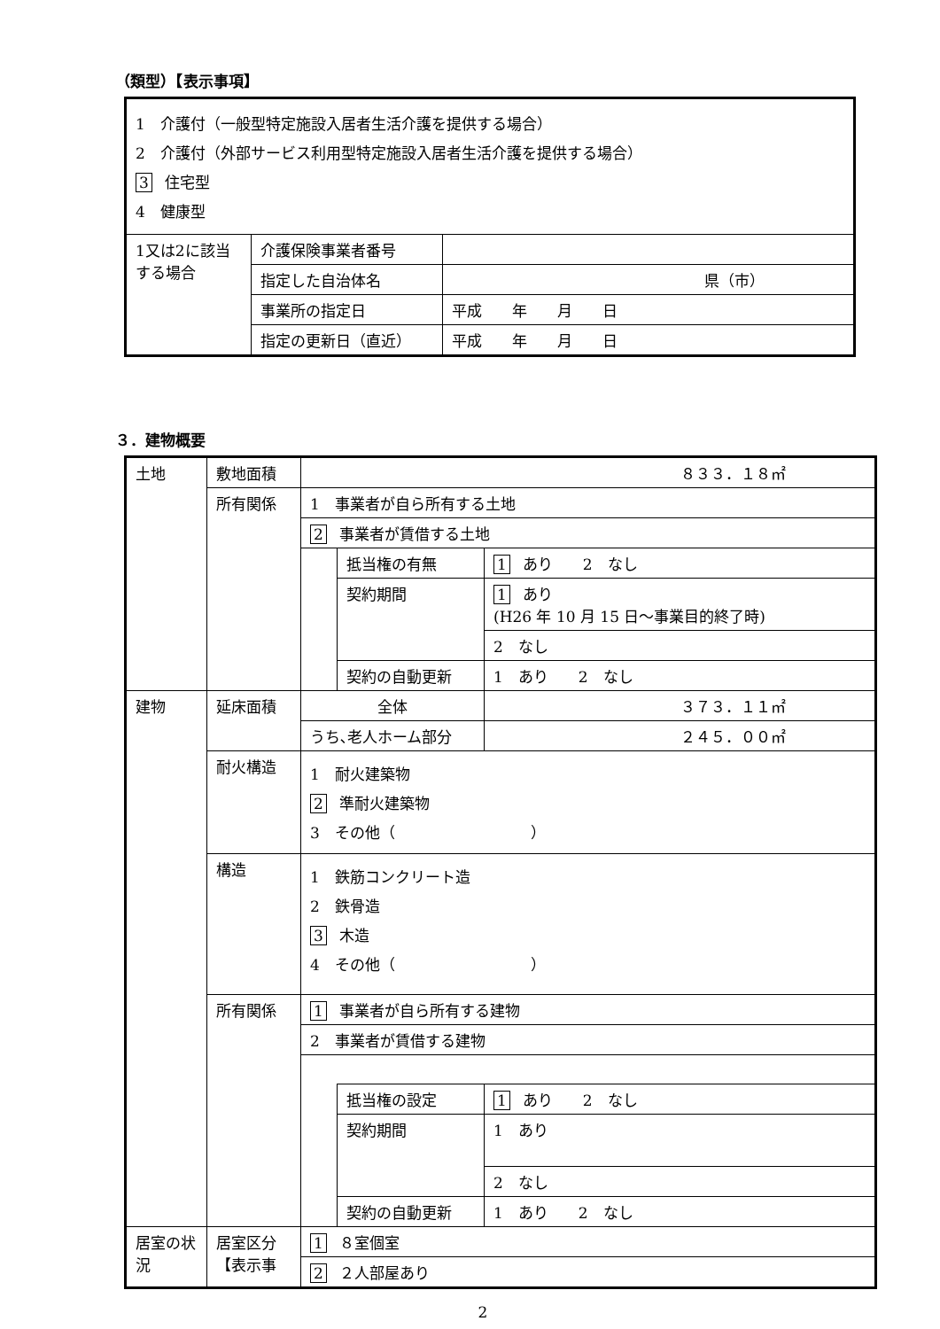（類型）【表示事項】
| 1 介護付（一般型特定施設入居者生活介護を提供する場合） 2 介護付（外部サービス利用型特定施設入居者生活介護を提供する場合） 3 住宅型 4 健康型 | | |
| 1又は2に該当する場合 | 介護保険事業者番号 | |
| | 指定した自治体名 | 県（市） |
| | 事業所の指定日 | 平成 年 月 日 |
| | 指定の更新日（直近） | 平成 年 月 日 |
３．建物概要
| 土地 | 敷地面積 | ８３３．１８㎡ | | |
| | 所有関係 | 1 事業者が自ら所有する土地 | | |
| | | 2 事業者が賃借する土地 | | |
| | | | 抵当権の有無 | 1 あり 2 なし |
| | | | 契約期間 | 1 あり (H26 年 10 月 15 日～事業目的終了時) |
| | | | | 2 なし |
| | | | 契約の自動更新 | 1 あり 2 なし |
| 建物 | 延床面積 | 全体 | | ３７３．１１㎡ |
| | | うち､老人ホーム部分 | | ２４５．００㎡ |
| | 耐火構造 | 1 耐火建築物 2 準耐火建築物 3 その他（ ） | | |
| | 構造 | 1 鉄筋コンクリート造 2 鉄骨造 3 木造 4 その他（ ） | | |
| | 所有関係 | 1 事業者が自ら所有する建物 | | |
| | | 2 事業者が賃借する建物 | | |
| | | | 抵当権の設定 | 1 あり 2 なし |
| | | | 契約期間 | 1 あり |
| | | | | 2 なし |
| | | | 契約の自動更新 | 1 あり 2 なし |
| 居室の状況 | 居室区分 【表示事 | 1 ８室個室 | | |
| | | 2 ２人部屋あり | | |
2